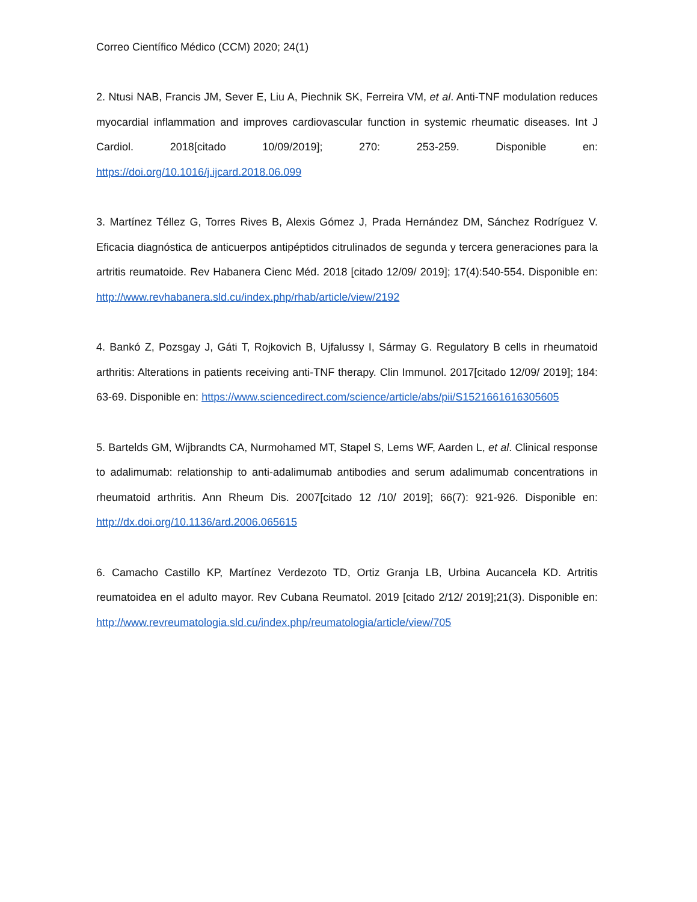Correo Científico Médico (CCM) 2020; 24(1)
2. Ntusi NAB, Francis JM, Sever E, Liu A, Piechnik SK, Ferreira VM, et al. Anti-TNF modulation reduces myocardial inflammation and improves cardiovascular function in systemic rheumatic diseases. Int J Cardiol. 2018[citado 10/09/2019]; 270: 253-259. Disponible en: https://doi.org/10.1016/j.ijcard.2018.06.099
3. Martínez Téllez G, Torres Rives B, Alexis Gómez J, Prada Hernández DM, Sánchez Rodríguez V. Eficacia diagnóstica de anticuerpos antipéptidos citrulinados de segunda y tercera generaciones para la artritis reumatoide. Rev Habanera Cienc Méd. 2018 [citado 12/09/ 2019]; 17(4):540-554. Disponible en: http://www.revhabanera.sld.cu/index.php/rhab/article/view/2192
4. Bankó Z, Pozsgay J, Gáti T, Rojkovich B, Ujfalussy I, Sármay G. Regulatory B cells in rheumatoid arthritis: Alterations in patients receiving anti-TNF therapy. Clin Immunol. 2017[citado 12/09/ 2019]; 184: 63-69. Disponible en: https://www.sciencedirect.com/science/article/abs/pii/S1521661616305605
5. Bartelds GM, Wijbrandts CA, Nurmohamed MT, Stapel S, Lems WF, Aarden L, et al. Clinical response to adalimumab: relationship to anti-adalimumab antibodies and serum adalimumab concentrations in rheumatoid arthritis. Ann Rheum Dis. 2007[citado 12 /10/ 2019]; 66(7): 921-926. Disponible en: http://dx.doi.org/10.1136/ard.2006.065615
6. Camacho Castillo KP, Martínez Verdezoto TD, Ortiz Granja LB, Urbina Aucancela KD. Artritis reumatoidea en el adulto mayor. Rev Cubana Reumatol. 2019 [citado 2/12/ 2019];21(3). Disponible en: http://www.revreumatologia.sld.cu/index.php/reumatologia/article/view/705